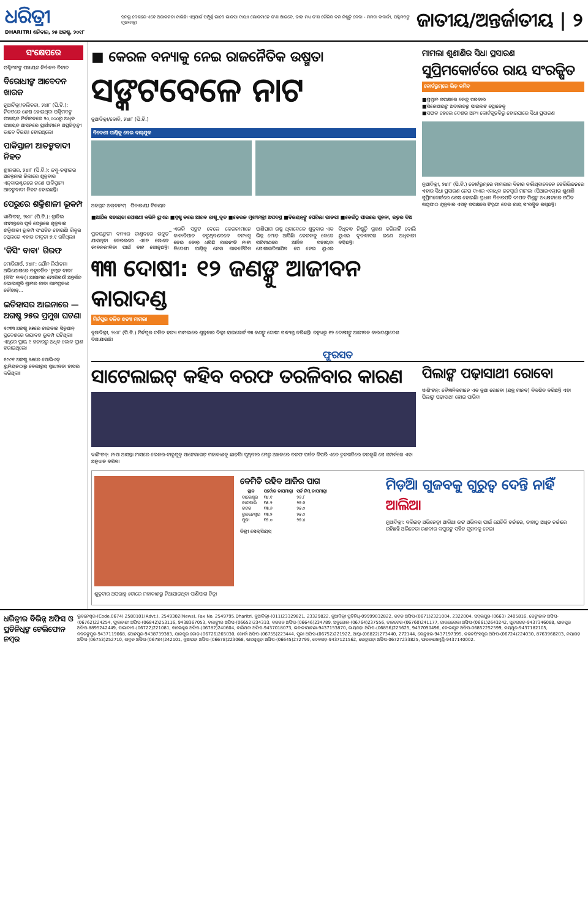ଧରିତ୍ରୀ
DHARITRI ଶନିବାର, ୨୫ ଅଗଷ୍ଟ, ୨୦୧୮
ସମଗ୍ର ଦେଶରେ ଏବେ ଅରାଜକତା ଚାଲିଛି। ଏଥିପାଇଁ ସମ୍ପୂର୍ଣ୍ଣ ଭାବେ ଭାଜପା ଦାୟୀ। ଲୋକମାନେ କ'ଣ ଖାଇବେ, ତାହା ମଧ୍ୟ କ'ଣ ଗୈରିକ ଦଳ ନିଷ୍ପତ୍ତି ନେବ। - ମମତା ବାନାର୍ଜୀ, ପଶ୍ଚିମବଙ୍ଗ ମୁଖ୍ୟମନ୍ତ୍ରୀ
ଜାତୀୟ/ଅନ୍ତର୍ଜାତୀୟ | ୨
ସଂକ୍ଷେପରେ
ପଶ୍ଚିମବଙ୍ଗ ପଞ୍ଚାୟତ ନିର୍ବାଚନ ବିବାଦ
ବିରୋଧୀଙ୍କ ଆବେଦନ ଖାରଜ
ନୂଆଦିଲ୍ଲୀ/କଲିକତା, ୨୪।୮ (ପି.ଟି.): ନିକଟରେ ଶେଷ ହୋଇଥିବା ପଶ୍ଚିମବଙ୍ଗ ପଞ୍ଚାୟତ ନିର୍ବାଚନରେ ୨୦,୦୦୦ରୁ ଅଧିକ ପଞ୍ଚାୟତ ଆସନରେ ପ୍ରାର୍ଥୀମାନେ ଅପ୍ରତିଦ୍ୱନ୍ଦ୍ୱୀ ଭାବେ ବିଜୟୀ ହୋଇଥିଲେ।
ପାକିସ୍ତାନୀ ଆତଙ୍କବାଦୀ ନିହତ
ଶ୍ରୀନଗର, ୨୪।୮ (ପି.ଟି.): ଜମ୍ମୁ-କଶ୍ମୀରର ଅନନ୍ତନାଗ ଜିଲାରେ ଶୁକ୍ରବାର ଏନ୍‌କାଉଣ୍ଟରରେ ଜଣେ ପାକିସ୍ତାନୀ ଆତଙ୍କବାଦୀ ନିହତ ହୋଇଛନ୍ତି।
ପେରୁରେ ଶକ୍ତିଶାଳୀ ଭୂକମ୍ପ
ୱାଶିଂଟନ୍, ୨୪।୮ (ପି.ଟି.): ବ୍ରାଜିଲ ସୀମାନ୍ତରେ ପୂର୍ବ ପେରୁରେ ଶୁକ୍ରବାର ଶକ୍ତିଶାଳୀ ଭୂକମ୍ପ ସଂଘଟିତ ହୋଇଛି। ରିକ୍ଟର ସ୍କେଲରେ ଏହାର ତୀବ୍ରତା ୭.୧ ରହିଥିଲା।
'କିସିଂ ବାବା' ଗିରଫ
ମୋରିଗାଓଁ, ୨୪।୮: ଯୌନ ନିର୍ଯାତନା ଅଭିଯୋଗରେ ବହୁଚର୍ଚ୍ଚିତ 'ଚୁମ୍ବନ ବାବା' (କିସିଂ ବାବା)। ଆସାମର ମୋରିଗାଓଁ ଅନ୍ତର୍ଗତ ଭୋଲାଗୁରି ଗ୍ରାମର ବାବା ରାମପ୍ରକାଶ ଚୌହାନ୍...
ଇତିହାସର ଆଇନାରେ — ଅଗଷ୍ଟ ୨୫ର ପ୍ରମୁଖ ଘଟଣା
୧୯୩୩ ଅଗଷ୍ଟ ୨୫ରେ ଚାଇନାର ସିଚୁଆନ୍ ପ୍ରଦେଶରେ ଭୟାବହ ଭୂକମ୍ପ ଘଟିଥିଲା। ଏଥିରେ ପ୍ରାୟ ୯ ହଜାରରୁ ଅଧିକ ଲୋକ ପ୍ରାଣ ହରାଇଥିଲେ।
୧୯୯୧ ଅଗଷ୍ଟ ୨୫ରେ ସୋଭିଏତ୍ ୟୁନିୟନଠାରୁ ବେଲାରୁସ୍ ସ୍ୱାଧୀନତା ହାସଲ କରିଥିଲା।
■ କେରଳ ବନ୍ୟାକୁ ନେଇ ରାଜନୈତିକ ଉଷ୍ମତା
ସଙ୍କଟବେଳେ ନାଟ
ନୂଆଦିଲ୍ଲୀ/କୋଚି, ୨୪।୮ (ପି.ଟି.)
ବିଦେଶୀ ପାଣ୍ଠିକୁ ନେଇ ବାକ୍‌ଯୁଦ୍ଧ
ଅହମ୍ମଦ ଅଲ୍‌ବାନମ୍ ପିନାରାୟୀ ବିଜୟନ
■ଆର୍ଥିକ ସହାୟତା ଘୋଷଣା କରିନି ୟୁଏଇ ■ସ୍ପଷ୍ଟ କଲେ ଆରବ ରାଷ୍ଟ୍ରଦୂତ ■କେରଳ ମୁଖ୍ୟମନ୍ତ୍ରୀ ଅପଦସ୍ଥ ■ବିଜୟନ୍‌ଙ୍କୁ ଘେରିଲା ଭାଜପା ■କେଉଁଠୁ ପାଇଲେ ସୂଚନା, ଉତ୍ତର ଦିଅ
ପ୍ରଳୟଙ୍କରୀ ବନ୍ୟାର ତାଣ୍ଡବରେ ଉଜୁଡ଼ି ଯାଇଥିବା କେରଳରେ ଏବେ ଲୋକେ ଜୀବନଜୀବିକା ପାଇଁ ବାଟ ଖୋଜୁଛନ୍ତି। ଏଭଳି ସଙ୍କଟ ବେଳେ କେରଳୀମାନେ କାଳାତିପାତ କରୁଥିବାବେଳେ ବନ୍ୟାକୁ ନେଇ ଜୋର୍ ଧରିଛି ରାଜନୀତି ନାଟ। ବିଦେଶୀ ପାଣ୍ଠିକୁ ନେଇ ରାଜନୈତିକ ପାଣିପାଗ ଉଷ୍ମ ଥିବାବେଳେ ଶୁକ୍ରବାର ଏକ ଭିନ୍ନ ମୋଡ଼ ଆସିଛି। କେରଳକୁ କେତେ ପରିମାଣରେ ଆର୍ଥିକ ସହାୟତା ଯୋଗାଇଦିଆଯିବ ସେ ନେଇ ୟୁଏଇ ବିଧିବଦ୍ଧ ନିଷ୍ପତ୍ତି ଗ୍ରହଣ କରିନାହିଁ ବୋଲି ୟୁଏଇ ଦୂତାବାସର ଜଣେ ଅଧିକାରୀ କହିଛନ୍ତି।
୩୩ ଦୋଷୀ: ୧୨ ଜଣଙ୍କୁ ଆଜୀବନ କାରାଦଣ୍ଡ
ମିର୍ଚପୁର ଦଳିତ ହତ୍ୟା ମାମଲା
ନୂଆଦିଲ୍ଲୀ, ୨୪।୮ (ପି.ଟି.) ମିର୍ଚପୁର ଦଳିତ ହତ୍ୟା ମାମଲାରେ ଶୁକ୍ରବାର ଦିଲ୍ଲୀ ହାଇକୋର୍ଟ ୩୩ ଜଣଙ୍କୁ ଦୋଷୀ ସାବ୍ୟସ୍ତ କରିଛନ୍ତି। ତନ୍ମଧ୍ୟରୁ ୧୨ ଦୋଷୀଙ୍କୁ ଆଜୀବନ କାରାଦଣ୍ଡାଦେଶ ଦିଆଯାଇଛି।
ମାମଲା ଶୁଣାଣିର ସିଧା ପ୍ରସାରଣ
ସୁପ୍ରିମକୋର୍ଟରେ ରାୟ ସଂରକ୍ଷିତ
କୋର୍ଟରୁମ୍‌ରେ ଭିଡ଼ କମିବ
■ପ୍ରସ୍ତାବ ସପକ୍ଷରେ କେନ୍ଦ୍ର ସରକାର
■ସିଜେଆଇଙ୍କ ଅଦାଲତରୁ ପାଇଲଟ ପ୍ରୋଜେକ୍ଟ
■ସଫଳ ହେଲେ ଦେଶର ଅନ୍ୟ କୋର୍ଟଗୁଡ଼ିକରୁ ହୋଇପାରେ ସିଧା ପ୍ରସାରଣ
ନୂଆଦିଲ୍ଲୀ, ୨୪।୮ (ପି.ଟି.) କୋର୍ଟରୁମ୍‌ରେ ମାମଲାର ବିଚାର ଚାଲିଥିବାବେଳେ ଟେଲିଭିଜନରେ ଏହାର ସିଧା ପ୍ରସାରଣ ନେଇ ଦାଏର ଏକାଧିକ ଜନସ୍ୱାର୍ଥ ମାମଲା (ପିଆଇଏଲ୍)ର ଶୁଣାଣି ସୁପ୍ରିମକୋର୍ଟରେ ଶେଷ ହୋଇଛି। ପ୍ରଧାନ ବିଚାରପତି ଦୀପକ ମିଶ୍ରଙ୍କ ଅଧ୍ୟକ୍ଷତାରେ ଗଠିତ ଖଣ୍ଡପୀଠ ଶୁକ୍ରବାର ଏସବୁ ସପକ୍ଷରେ ଟିପ୍ପଣୀ ଦେଇ ରାୟ ସଂରକ୍ଷିତ ରଖିଛନ୍ତି।
ଫୁରସତ
ସାଟେଲାଇଟ୍ କହିବ ବରଫ ତରଳିବାର କାରଣ
ୱାଶିଂଟନ୍: ନାସା ଆସନ୍ତା ମାସରେ ଲେଜର-ବାହୁଯୁକ୍ତ ସାଟେଲାଇଟ୍ ମହାକାଶକୁ ଛାଡ଼ିବ। ପୃଥିବୀର ମେରୁ ଅଞ୍ଚଳରେ ବରଫ ପର୍ବତ କିପରି ଏତେ ଦ୍ରୁତଗତିରେ ତରଳୁଛି ସେ ସମ୍ପର୍କରେ ଏହା ଅନୁଧ୍ୟାନ କରିବ।
ପିଲାଙ୍କ ପଢ଼ାସାଥୀ ରୋବୋ
ୱାଶିଂଟନ୍: ବୈଜ୍ଞାନିକମାନେ ଏକ ନୂଆ ରୋବୋ (ଯନ୍ତ୍ର ମାନବ) ବିକଶିତ କରିଛନ୍ତି ଏହା ପିଲାଙ୍କ ପଢ଼ାସାଥୀ ହୋଇ ପାରିବ।
ଶୁକ୍ରବାର ଅପରାହ୍ନ ୫ଟାରେ ମହାକାଶରୁ ନିଆଯାଇଥିବା ପାଣିପାଗ ଚିତ୍ର।
କେମିତି ରହିବ ଆଜିର ପାଗ
| ସ୍ଥାନ | ସର୍ବୋଚ୍ଚ ତାପମାତ୍ରା | ସର୍ବ ନିମ୍ନ ତାପମାତ୍ରା |
| --- | --- | --- |
| ବାଲେଶ୍ୱର | ୩୪.୧ | ୨୬.୮ |
| ଚାନ୍ଦବାଲି | ୩୫.୨ | ୨୭.୭ |
| କଟକ | ୩୩.୬ | ୨୫.୦ |
| ଭୁବନେଶ୍ୱର | ୩୩.୨ | ୨୫.୦ |
| ପୁରୀ | ୩୨.୦ | ୨୭.୪ |
ଡିଗ୍ରୀ ସେଲ୍‌ସିୟସ୍
ମିଡ଼ିଆ ଗୁଜବକୁ ଗୁରୁତ୍ୱ ଦେନ୍ତି ନାହିଁ
ଆଲିଆ
ନୂଆଦିଲ୍ଲୀ: ବଲିଉଡ୍ ଅଭିନେତ୍ରୀ ଆଲିଆ ଭଟ୍ଟ ଅଭିନୟ ପାଇଁ ଯେତିକି ଚର୍ଚ୍ଚାରେ, ତାହାଠୁ ଅଧିକ ଚର୍ଚ୍ଚାରେ ରହିଛନ୍ତି ଅଭିନେତା ରଣବୀର କପୁରଙ୍କ ସହିତ ଗୁଜବକୁ ନେଇ।
ଧରିତ୍ରୀର ବିଭିନ୍ନ ଅଫିସ ଓ ପ୍ରତିନିଧିଙ୍କ ଟେଲିଫୋନ ନମ୍ବର
ଭୁବନେଶ୍ୱର-(Code.0674) 2580101(Advt.), 2549302(News), Fax No. 2549795.Dharitri, ନୂଆଦିଲ୍ଲୀ-(011)23329821, 23329822, ନୂଆଦିଲ୍ଲୀ ପ୍ରତିନିଧି-09999032822, କଟକ ଅଫିସ-(0671)2321004, 2322004, ସମ୍ବଲପୁର-(0663) 2405816, ଢେଙ୍କାନାଳ ଅଫିସ-(06762)224254, ଫୁଲବାଣୀ ଅଫିସ-(06842)253116, 9438367053, ବଲାଙ୍ଗୀର ଅଫିସ-(06652)234333, ବରଗଡ ଅଫିସ-(06646)234789, ଅନୁଗୋଳ-(06764)237556, ତାଳଚେର-(06760)241177, ରାଉରକେଲା ଅଫିସ-(0661)2643242, ସୁନ୍ଦରଗଡ଼-9437346088, ଯାଜପୁର ଅଫିସ-8895242449, ପାରାଦୀପ-(06722)221081, ବାଲେଶ୍ୱର ଅଫିସ-(06782)240604, ବାରିପଦା ଅଫିସ-9437018073, ଭବାନୀପାଟଣା-9437153870, ରାୟଗଡ଼ା ଅଫିସ-(06856)225625, 9437090496, କୋରାପୁଟ ଅଫିସ-06852252599, ଜୟପୁର-9437182105, ନବରଙ୍ଗପୁର-9437119068, ସୋନପୁର-9438739383, ଯାଜପୁର ରୋଡ୍-(06726)265030, ଖୋର୍ଦ୍ଧା ଅଫିସ-(06755)223444, ପୁରୀ ଅଫିସ-(06752)221922, ଆସ୍କା-(06822)273440, 272144, କେନ୍ଦୁଝର-9437197395, ଜଗତସିଂହପୁର ଅଫିସ-(06724)224030, 8763968203, ନୟାଗଡ଼ ଅଫିସ-(06753)252710, ଭଦ୍ରକ ଅଫିସ-(06784)242101, ନୂଆପଡ଼ା ଅଫିସ-(06678)223068, ଝାରସୁଗୁଡ଼ା ଅଫିସ-(06645)272799, ଦେବଗଡ଼-9437121562, କେନ୍ଦ୍ରାପଡ଼ା ଅଫିସ-06727233825, ପାରଳାଖେମୁଣ୍ଡି-9437140002.